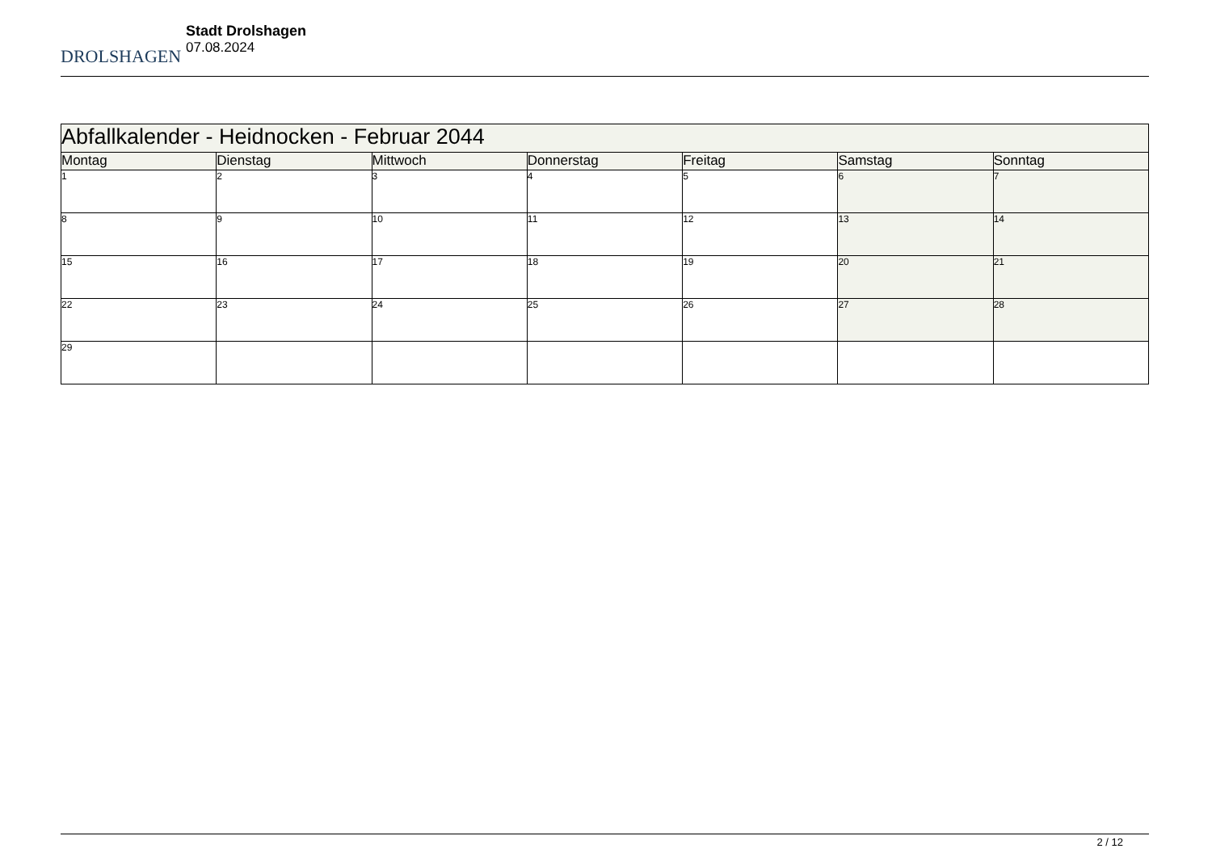DROLSHAGEN
Stadt Drolshagen
07.08.2024
| Abfallkalender - Heidnocken - Februar 2044 | | | | | | |
| Montag | Dienstag | Mittwoch | Donnerstag | Freitag | Samstag | Sonntag |
| 1 | 2 | 3 | 4 | 5 | 6 | 7 |
| 8 | 9 | 10 | 11 | 12 | 13 | 14 |
| 15 | 16 | 17 | 18 | 19 | 20 | 21 |
| 22 | 23 | 24 | 25 | 26 | 27 | 28 |
| 29 | | | | | | |
2 / 12